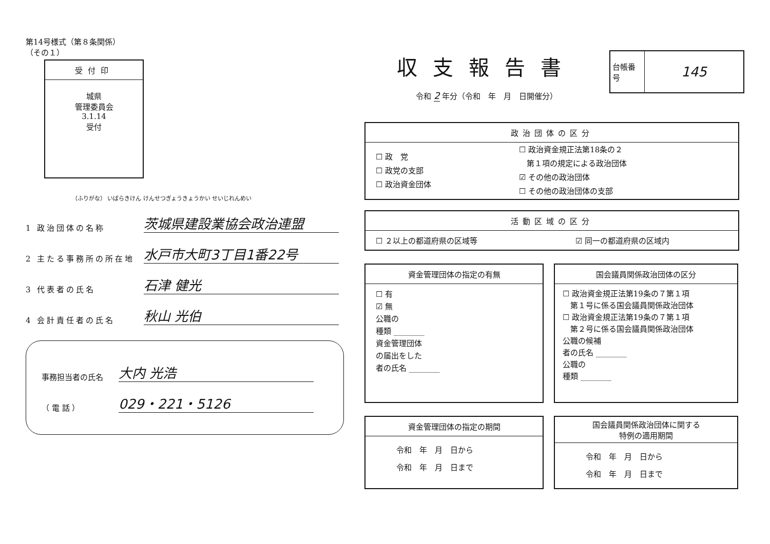第14号様式（第８条関係）
（その１）
受付印
城県
管理委員会
3.1.14
受付
（ふりがな） いばらきけん けんせつぎょうきょうかい せいじれんめい
1 政治団体の名称 茨城県建設業協会政治連盟
2 主たる事務所の所在地 水戸市大町3丁目1番22号
3 代表者の氏名 石津 健光
4 会計責任者の氏名 秋山 光伯
事務担当者の氏名 大内 光浩
（ 電 話 ） 029・221・5126
収支報告書
令和 2 年分（令和　年　月　日開催分）
| 台帳番号 | 145 |
| 政治団体の区分 | |
| --- | --- |
| ☐ 政 党 ☐ 政党の支部 ☐ 政治資金団体 | ☐ 政治資金規正法第18条の２ 第１項の規定による政治団体 ☑ その他の政治団体 ☐ その他の政治団体の支部 |
| 活動区域の区分 | |
| --- | --- |
| ☐ ２以上の都道府県の区域等 | ☑ 同一の都道府県の区域内 |
資金管理団体の指定の有無
☐ 有
☑ 無
公職の
種類 ________
資金管理団体
の届出をした
者の氏名 ________
国会議員関係政治団体の区分
☐ 政治資金規正法第19条の７第１項
　第１号に係る国会議員関係政治団体
☐ 政治資金規正法第19条の７第１項
　第２号に係る国会議員関係政治団体
公職の候補
者の氏名 ________
公職の
種類 ________
資金管理団体の指定の期間
令和　年　月　日から
令和　年　月　日まで
国会議員関係政治団体に関する
特例の適用期間
令和　年　月　日から
令和　年　月　日まで